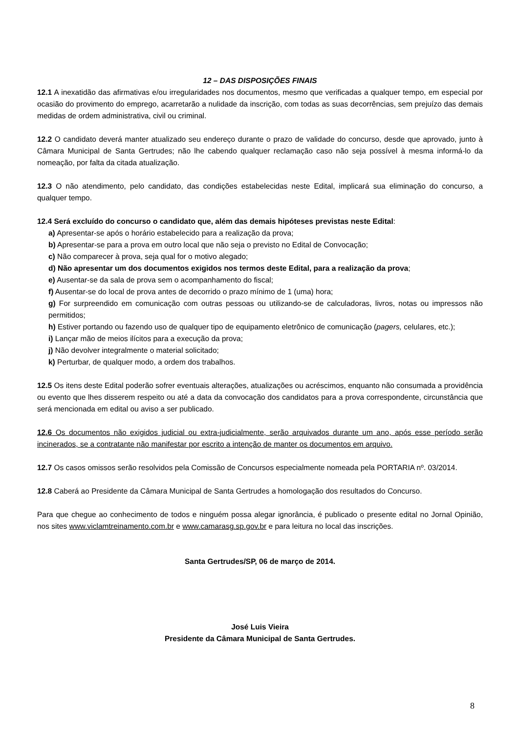12 – DAS DISPOSIÇÕES FINAIS
12.1 A inexatidão das afirmativas e/ou irregularidades nos documentos, mesmo que verificadas a qualquer tempo, em especial por ocasião do provimento do emprego, acarretarão a nulidade da inscrição, com todas as suas decorrências, sem prejuízo das demais medidas de ordem administrativa, civil ou criminal.
12.2 O candidato deverá manter atualizado seu endereço durante o prazo de validade do concurso, desde que aprovado, junto à Câmara Municipal de Santa Gertrudes; não lhe cabendo qualquer reclamação caso não seja possível à mesma informá-lo da nomeação, por falta da citada atualização.
12.3 O não atendimento, pelo candidato, das condições estabelecidas neste Edital, implicará sua eliminação do concurso, a qualquer tempo.
12.4 Será excluído do concurso o candidato que, além das demais hipóteses previstas neste Edital:
a) Apresentar-se após o horário estabelecido para a realização da prova;
b) Apresentar-se para a prova em outro local que não seja o previsto no Edital de Convocação;
c) Não comparecer à prova, seja qual for o motivo alegado;
d) Não apresentar um dos documentos exigidos nos termos deste Edital, para a realização da prova;
e) Ausentar-se da sala de prova sem o acompanhamento do fiscal;
f) Ausentar-se do local de prova antes de decorrido o prazo mínimo de 1 (uma) hora;
g) For surpreendido em comunicação com outras pessoas ou utilizando-se de calculadoras, livros, notas ou impressos não permitidos;
h) Estiver portando ou fazendo uso de qualquer tipo de equipamento eletrônico de comunicação (pagers, celulares, etc.);
i) Lançar mão de meios ilícitos para a execução da prova;
j) Não devolver integralmente o material solicitado;
k) Perturbar, de qualquer modo, a ordem dos trabalhos.
12.5 Os itens deste Edital poderão sofrer eventuais alterações, atualizações ou acréscimos, enquanto não consumada a providência ou evento que lhes disserem respeito ou até a data da convocação dos candidatos para a prova correspondente, circunstância que será mencionada em edital ou aviso a ser publicado.
12.6 Os documentos não exigidos judicial ou extra-judicialmente, serão arquivados durante um ano, após esse período serão incinerados, se a contratante não manifestar por escrito a intenção de manter os documentos em arquivo.
12.7 Os casos omissos serão resolvidos pela Comissão de Concursos especialmente nomeada pela PORTARIA nº. 03/2014.
12.8 Caberá ao Presidente da Câmara Municipal de Santa Gertrudes a homologação dos resultados do Concurso.
Para que chegue ao conhecimento de todos e ninguém possa alegar ignorância, é publicado o presente edital no Jornal Opinião, nos sites www.viclamtreinamento.com.br e www.camarasg.sp.gov.br e para leitura no local das inscrições.
Santa Gertrudes/SP, 06 de março de 2014.
José Luis Vieira
Presidente da Câmara Municipal de Santa Gertrudes.
8